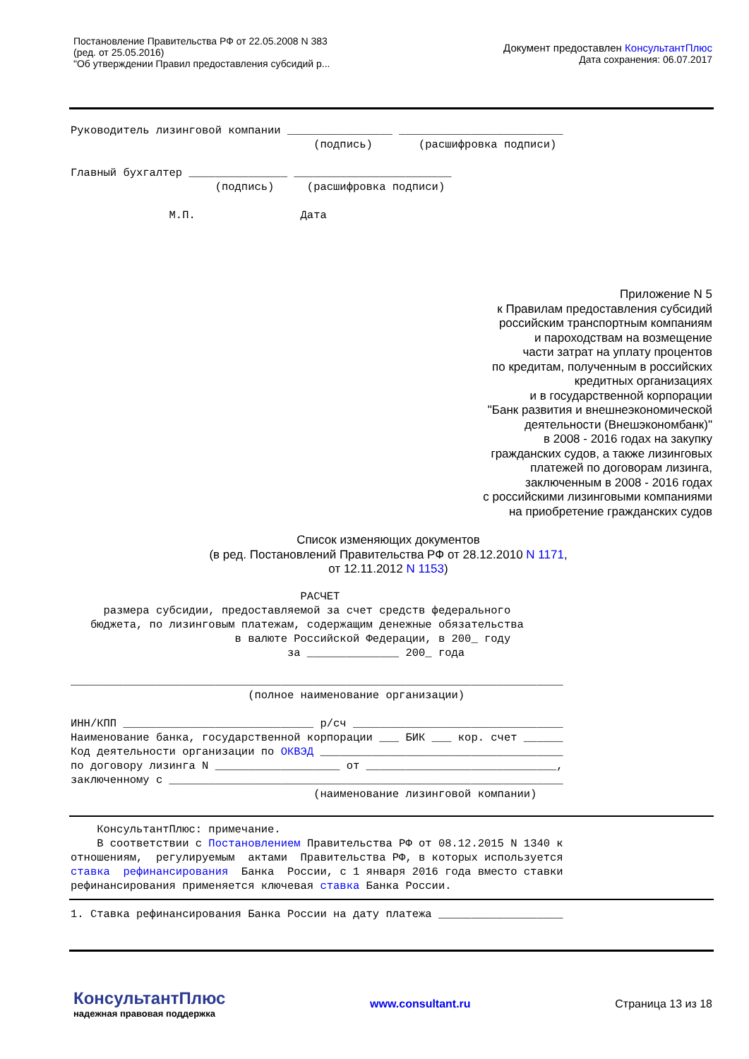Постановление Правительства РФ от 22.05.2008 N 383
(ред. от 25.05.2016)
"Об утверждении Правил предоставления субсидий р...
Документ предоставлен КонсультантПлюс
Дата сохранения: 06.07.2017
Руководитель лизинговой компании ________________ _________________________
                                     (подпись)       (расшифровка подписи)

Главный бухгалтер _______________ ________________________
                      (подпись)     (расшифровка подписи)

               М.П.                Дата
Приложение N 5
к Правилам предоставления субсидий
российским транспортным компаниям
и пароходствам на возмещение
части затрат на уплату процентов
по кредитам, полученным в российских
кредитных организациях
и в государственной корпорации
"Банк развития и внешнеэкономической
деятельности (Внешэкономбанк)"
в 2008 - 2016 годах на закупку
гражданских судов, а также лизинговых
платежей по договорам лизинга,
заключенным в 2008 - 2016 годах
с российскими лизинговыми компаниями
на приобретение гражданских судов
Список изменяющих документов
(в ред. Постановлений Правительства РФ от 28.12.2010 N 1171,
от 12.11.2012 N 1153)
                                   РАСЧЕТ
     размера субсидии, предоставляемой за счет средств федерального
   бюджета, по лизинговым платежам, содержащим денежные обязательства
                         в валюте Российской Федерации, в 200_ году
                                 за ______________ 200_ года

___________________________________________________________________________
                           (полное наименование организации)

ИНН/КПП _____________________________ р/сч ________________________________
Наименование банка, государственной корпорации ___ БИК ___ кор. счет ______
Код деятельности организации по ОКВЭД _____________________________________
по договору лизинга N ___________________ от _____________________________,
заключенному с ____________________________________________________________
                                     (наименование лизинговой компании)
    КонсультантПлюс: примечание.
    В соответствии с Постановлением Правительства РФ от 08.12.2015 N 1340 к
отношениям,  регулируемым  актами  Правительства РФ, в которых используется
ставка  рефинансирования  Банка  России, с 1 января 2016 года вместо ставки
рефинансирования применяется ключевая ставка Банка России.
1. Ставка рефинансирования Банка России на дату платежа ___________________
КонсультантПлюс
надежная правовая поддержка
www.consultant.ru Страница 13 из 18